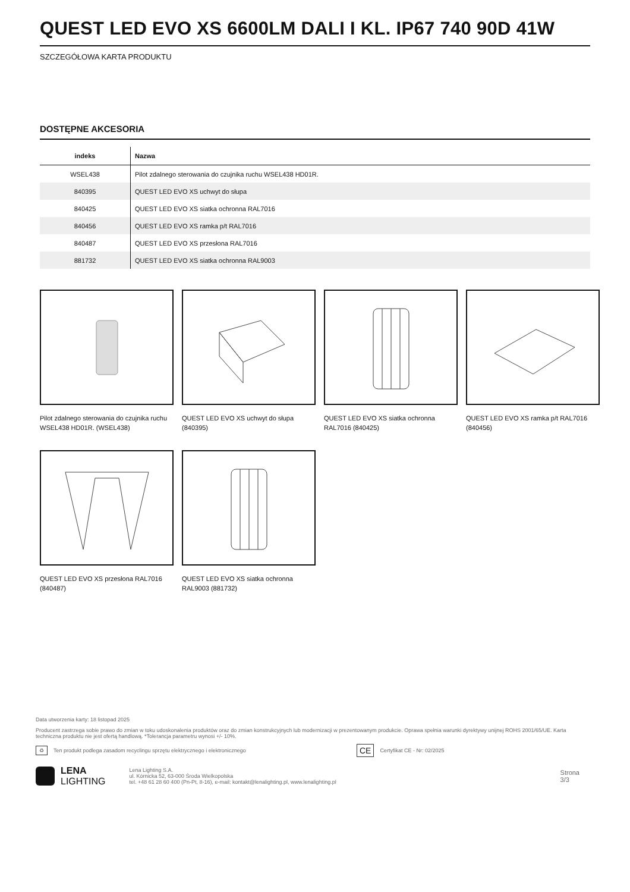QUEST LED EVO XS 6600LM DALI I KL. IP67 740 90D 41W
SZCZEGÓŁOWA KARTA PRODUKTU
DOSTĘPNE AKCESORIA
| indeks | Nazwa |
| --- | --- |
| WSEL438 | Pilot zdalnego sterowania do czujnika ruchu WSEL438 HD01R. |
| 840395 | QUEST LED EVO XS uchwyt do słupa |
| 840425 | QUEST LED EVO XS siatka ochronna RAL7016 |
| 840456 | QUEST LED EVO XS ramka p/t RAL7016 |
| 840487 | QUEST LED EVO XS przesłona RAL7016 |
| 881732 | QUEST LED EVO XS siatka ochronna RAL9003 |
Pilot zdalnego sterowania do czujnika ruchu WSEL438 HD01R. (WSEL438)
QUEST LED EVO XS uchwyt do słupa (840395)
QUEST LED EVO XS siatka ochronna RAL7016 (840425)
QUEST LED EVO XS ramka p/t RAL7016 (840456)
QUEST LED EVO XS przesłona RAL7016 (840487)
QUEST LED EVO XS siatka ochronna RAL9003 (881732)
Data utworzenia karty: 18 listopad 2025
Producent zastrzega sobie prawo do zmian w toku udoskonalenia produktów oraz do zmian konstrukcyjnych lub modernizacji w prezentowanym produkcie. Oprawa spełnia warunki dyrektywy unijnej ROHS 2001/65/UE. Karta techniczna produktu nie jest ofertą handlową. *Tolerancja parametru wynosi +/- 10%.
♻ Ten produkt podlega zasadom recyclingu sprzętu elektrycznego i elektronicznego CE Certyfikat CE - Nr: 02/2025
LENA
LIGHTING
Lena Lighting S.A.
ul. Kórnicka 52, 63-000 Środa Wielkopolska
tel. +48 61 28 60 400 (Pn-Pt, 8-16), e-mail: kontakt@lenalighting.pl, www.lenalighting.pl
Strona 3/3